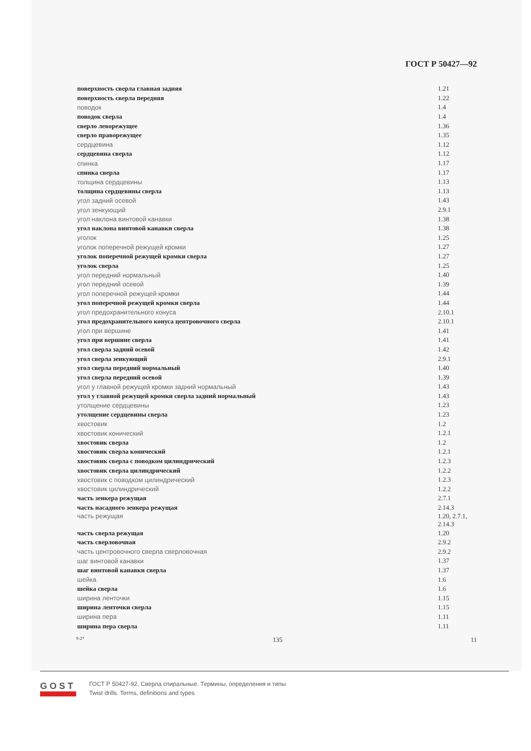ГОСТ Р 50427—92
| поверхность сверла главная задняя | 1.21 |
| поверхность сверла передняя | 1.22 |
| поводок | 1.4 |
| поводок сверла | 1.4 |
| сверло леворежущее | 1.36 |
| сверло праворежущее | 1.35 |
| сердцевина | 1.12 |
| сердцевина сверла | 1.12 |
| спинка | 1.17 |
| спинка сверла | 1.17 |
| толщина сердцевины | 1.13 |
| толщина сердцевины сверла | 1.13 |
| угол задний осевой | 1.43 |
| угол зенкующий | 2.9.1 |
| угол наклона винтовой канавки | 1.38 |
| угол наклона винтовой канавки сверла | 1.38 |
| уголок | 1.25 |
| уголок поперечной режущей кромки | 1.27 |
| уголок поперечной режущей кромки сверла | 1.27 |
| уголок сверла | 1.25 |
| угол передний нормальный | 1.40 |
| угол передний осевой | 1.39 |
| угол поперечной режущей кромки | 1.44 |
| угол поперечной режущей кромки сверла | 1.44 |
| угол предохранительного конуса | 2.10.1 |
| угол предохранительного конуса центровочного сверла | 2.10.1 |
| угол при вершине | 1.41 |
| угол при вершине сверла | 1.41 |
| угол сверла задний осевой | 1.42 |
| угол сверла зенкующий | 2.9.1 |
| угол сверла передний нормальный | 1.40 |
| угол сверла передний осевой | 1.39 |
| угол у главной режущей кромки задний нормальный | 1.43 |
| угол у главной режущей кромки сверла задний нормальный | 1.43 |
| утолщение сердцевины | 1.23 |
| утолщение сердцевины сверла | 1.23 |
| хвостовик | 1.2 |
| хвостовик конический | 1.2.1 |
| хвостовик сверла | 1.2 |
| хвостовик сверла конический | 1.2.1 |
| хвостовик сверла с поводком цилиндрический | 1.2.3 |
| хвостовик сверла цилиндрический | 1.2.2 |
| хвостовик с поводком цилиндрический | 1.2.3 |
| хвостовик цилиндрический | 1.2.2 |
| часть зенкера режущая | 2.7.1 |
| часть насадного зенкера режущая | 2.14.3 |
| часть режущая | 1.20, 2.7.1, 2.14.3 |
| часть сверла режущая | 1.20 |
| часть сверловочная | 2.9.2 |
| часть центровочного сверла сверловочная | 2.9.2 |
| шаг винтовой канавки | 1.37 |
| шаг винтовой канавки сверла | 1.37 |
| шейка | 1.6 |
| шейка сверла | 1.6 |
| ширина ленточки | 1.15 |
| ширина ленточки сверла | 1.15 |
| ширина пера | 1.11 |
| ширина пера сверла | 1.11 |
9-2* 135 11
GOST
ГОСТ Р 50427-92, Сверла спиральные. Термины, определения и типы
Twist drills. Terms, definitions and types